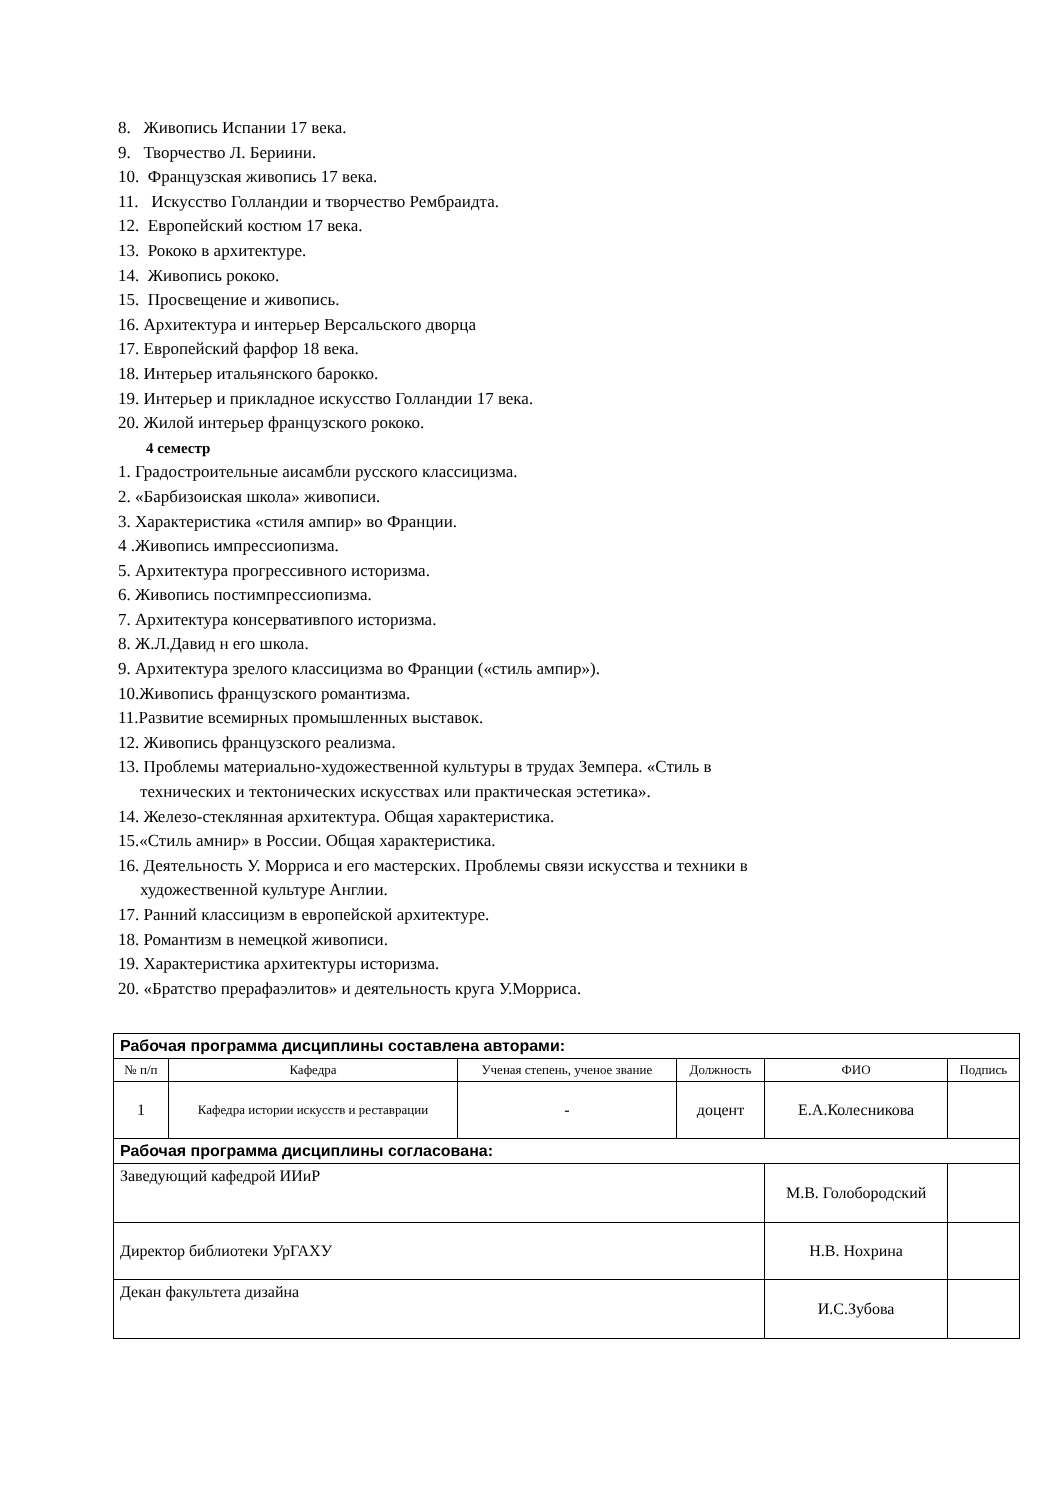8. Живопись Испании 17 века.
9. Творчество Л. Бериини.
10. Французская живопись 17 века.
11. Искусство Голландии и творчество Рембраидта.
12. Европейский костюм 17 века.
13. Рококо в архитектуре.
14. Живопись рококо.
15. Просвещение и живопись.
16. Архитектура и интерьер Версальского дворца
17. Европейский фарфор 18 века.
18. Интерьер итальянского барокко.
19. Интерьер и прикладное искусство Голландии 17 века.
20. Жилой интерьер французского рококо.
4 семестр
1. Градостроительные аисамбли русского классицизма.
2. «Барбизоиская школа» живописи.
3. Характеристика «стиля ампир» во Франции.
4 .Живопись импрессиопизма.
5. Архитектура прогрессивного историзма.
6. Живопись постимпрессиопизма.
7. Архитектура консервативпого историзма.
8. Ж.Л.Давид н его школа.
9. Архитектура зрелого классицизма во Франции («стиль ампир»).
10.Живопись французского романтизма.
11.Развитие всемирных промышленных выставок.
12. Живопись французского реализма.
13. Проблемы материально-художественной культуры в трудах Земпера. «Стиль в
технических и тектонических искусствах или практическая эстетика».
14. Железо-стеклянная архитектура. Общая характеристика.
15.«Стиль амнир» в России. Общая характеристика.
16. Деятельность У. Морриса и его мастерских. Проблемы связи искусства и техники в
художественной культуре Англии.
17. Ранний классицизм в европейской архитектуре.
18. Романтизм в немецкой живописи.
19. Характеристика архитектуры историзма.
20. «Братство прерафаэлитов» и деятельность круга У.Морриса.
| Рабочая программа дисциплины составлена авторами: | | | | | |
| № п/п | Кафедра | Ученая степень, ученое звание | Должность | ФИО | Подпись |
| 1 | Кафедра истории искусств и реставрации | - | доцент | Е.А.Колесникова | |
| Рабочая программа дисциплины согласована: | | | | | |
| Заведующий кафедрой ИИиР | | | | М.В. Голобородский | |
| Директор библиотеки УрГАХУ | | | | Н.В. Нохрина | |
| Декан факультета дизайна | | | | И.С.Зубова | |